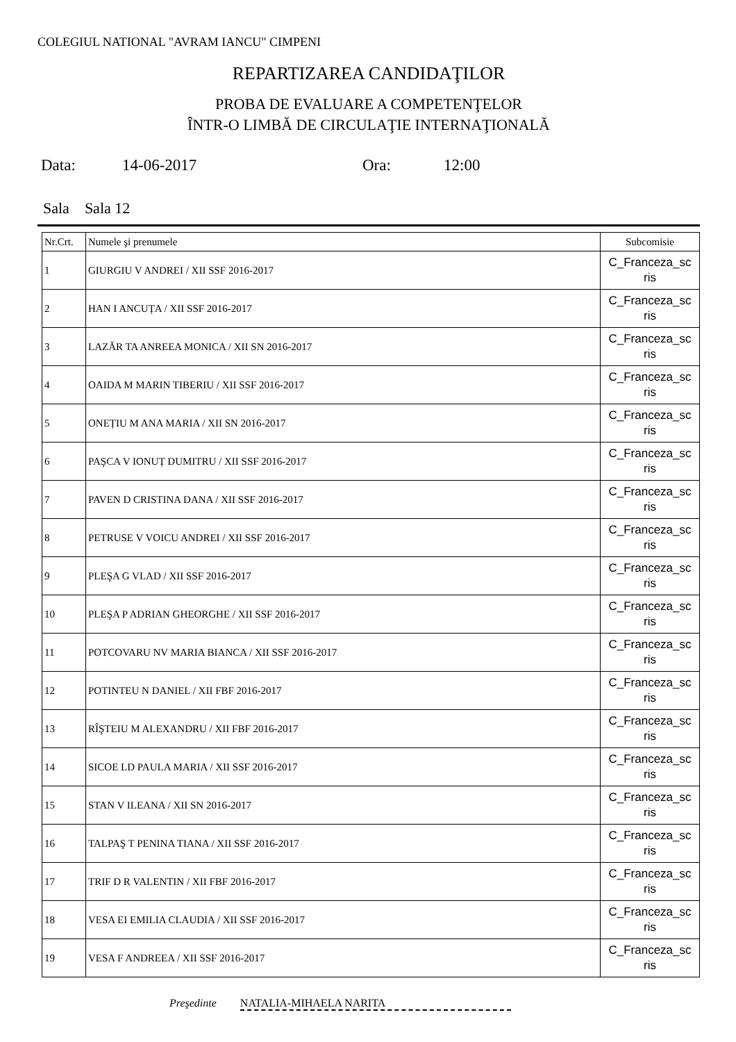COLEGIUL NATIONAL "AVRAM IANCU" CIMPENI
REPARTIZAREA CANDIDAŢILOR
PROBA DE EVALUARE A COMPETENŢELOR
ÎNTR-O LIMBĂ DE CIRCULAŢIE INTERNAŢIONALĂ
Data: 14-06-2017 Ora: 12:00
Sala Sala 12
| Nr.Crt. | Numele şi prenumele | Subcomisie |
| --- | --- | --- |
| 1 | GIURGIU V ANDREI / XII SSF 2016-2017 | C_Franceza_sc ris |
| 2 | HAN I ANCUȚA / XII SSF 2016-2017 | C_Franceza_sc ris |
| 3 | LAZĂR TA ANREEA MONICA / XII SN 2016-2017 | C_Franceza_sc ris |
| 4 | OAIDA M MARIN TIBERIU / XII SSF 2016-2017 | C_Franceza_sc ris |
| 5 | ONEȚIU M ANA MARIA / XII SN 2016-2017 | C_Franceza_sc ris |
| 6 | PAŞCA V IONUȚ DUMITRU / XII SSF 2016-2017 | C_Franceza_sc ris |
| 7 | PAVEN D CRISTINA DANA / XII SSF 2016-2017 | C_Franceza_sc ris |
| 8 | PETRUSE V VOICU ANDREI / XII SSF 2016-2017 | C_Franceza_sc ris |
| 9 | PLEŞA G VLAD / XII SSF 2016-2017 | C_Franceza_sc ris |
| 10 | PLEŞA P ADRIAN GHEORGHE / XII SSF 2016-2017 | C_Franceza_sc ris |
| 11 | POTCOVARU NV MARIA BIANCA / XII SSF 2016-2017 | C_Franceza_sc ris |
| 12 | POTINTEU N DANIEL / XII FBF 2016-2017 | C_Franceza_sc ris |
| 13 | RÎŞTEIU M ALEXANDRU / XII FBF 2016-2017 | C_Franceza_sc ris |
| 14 | SICOE LD PAULA MARIA / XII SSF 2016-2017 | C_Franceza_sc ris |
| 15 | STAN V ILEANA / XII SN 2016-2017 | C_Franceza_sc ris |
| 16 | TALPAŞ T PENINA TIANA / XII SSF 2016-2017 | C_Franceza_sc ris |
| 17 | TRIF D R VALENTIN / XII FBF 2016-2017 | C_Franceza_sc ris |
| 18 | VESA EI EMILIA CLAUDIA / XII SSF 2016-2017 | C_Franceza_sc ris |
| 19 | VESA F ANDREEA / XII SSF 2016-2017 | C_Franceza_sc ris |
Preşedinte NATALIA-MIHAELA NARITA